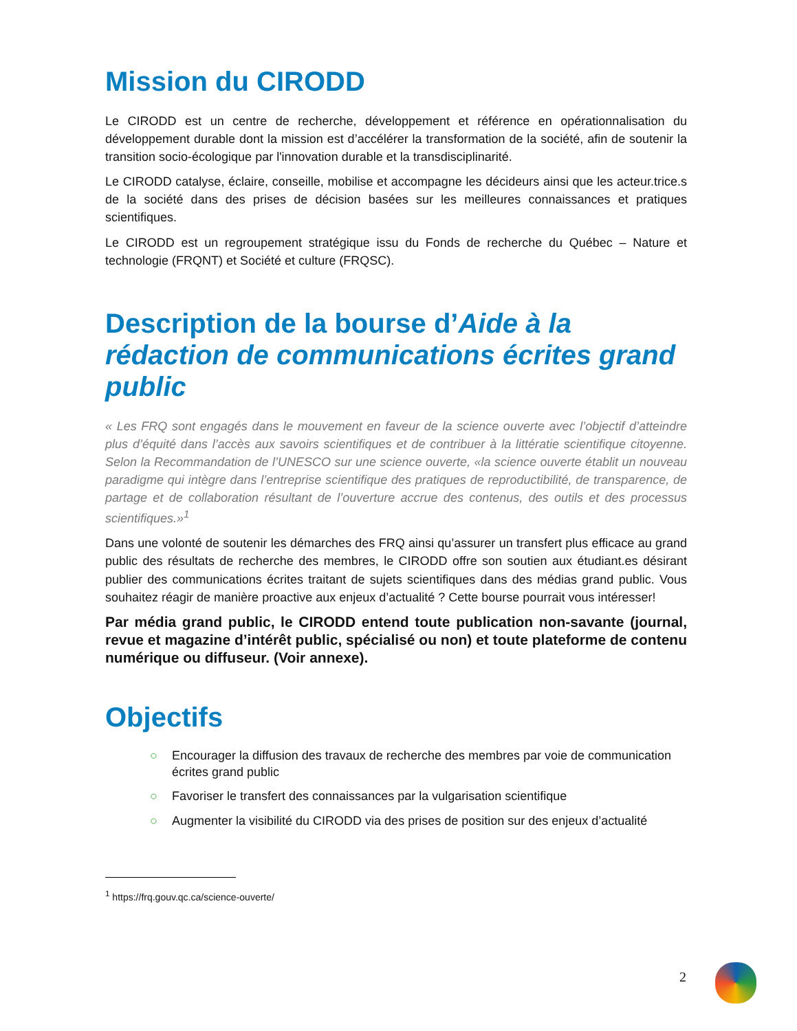Mission du CIRODD
Le CIRODD est un centre de recherche, développement et référence en opérationnalisation du développement durable dont la mission est d’accélérer la transformation de la société, afin de soutenir la transition socio-écologique par l'innovation durable et la transdisciplinarité.
Le CIRODD catalyse, éclaire, conseille, mobilise et accompagne les décideurs ainsi que les acteur.trice.s de la société dans des prises de décision basées sur les meilleures connaissances et pratiques scientifiques.
Le CIRODD est un regroupement stratégique issu du Fonds de recherche du Québec – Nature et technologie (FRQNT) et Société et culture (FRQSC).
Description de la bourse d’Aide à la rédaction de communications écrites grand public
« Les FRQ sont engagés dans le mouvement en faveur de la science ouverte avec l’objectif d’atteindre plus d’équité dans l’accès aux savoirs scientifiques et de contribuer à la littératie scientifique citoyenne. Selon la Recommandation de l’UNESCO sur une science ouverte, «la science ouverte établit un nouveau paradigme qui intègre dans l’entreprise scientifique des pratiques de reproductibilité, de transparence, de partage et de collaboration résultant de l’ouverture accrue des contenus, des outils et des processus scientifiques.»<sup>1</sup>
Dans une volonté de soutenir les démarches des FRQ ainsi qu’assurer un transfert plus efficace au grand public des résultats de recherche des membres, le CIRODD offre son soutien aux étudiant.es désirant publier des communications écrites traitant de sujets scientifiques dans des médias grand public. Vous souhaitez réagir de manière proactive aux enjeux d’actualité ? Cette bourse pourrait vous intéresser!
Par média grand public, le CIRODD entend toute publication non-savante (journal, revue et magazine d’intérêt public, spécialisé ou non) et toute plateforme de contenu numérique ou diffuseur. (Voir annexe).
Objectifs
○ Encourager la diffusion des travaux de recherche des membres par voie de communication écrites grand public
○ Favoriser le transfert des connaissances par la vulgarisation scientifique
○ Augmenter la visibilité du CIRODD via des prises de position sur des enjeux d’actualité
<sup>1</sup> https://frq.gouv.qc.ca/science-ouverte/
2